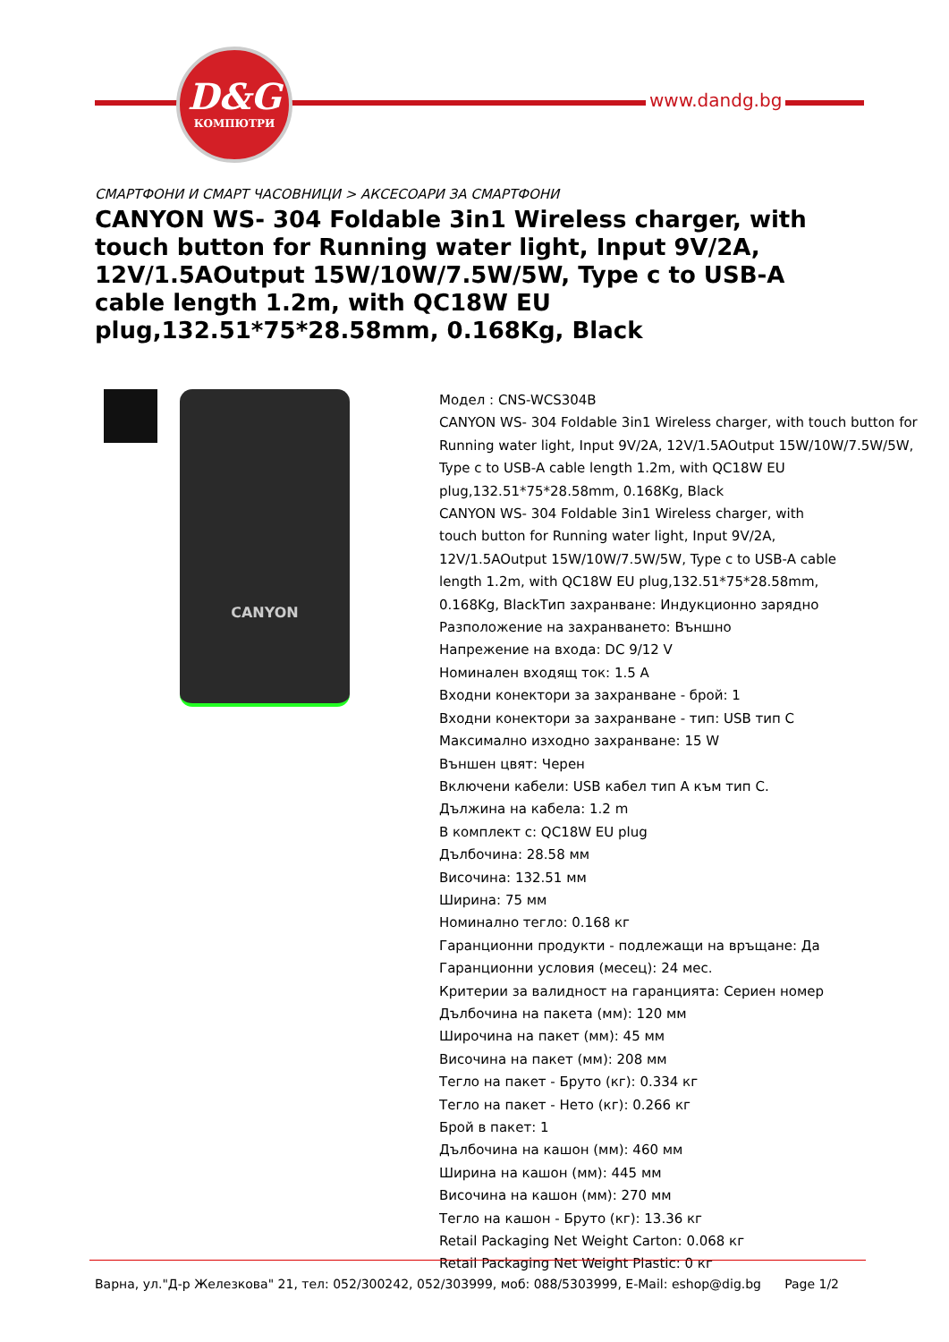D&G
КОМПЮТРИ
www.dandg.bg
СМАРТФОНИ И СМАРТ ЧАСОВНИЦИ > АКСЕСОАРИ ЗА СМАРТФОНИ
CANYON WS- 304 Foldable 3in1 Wireless charger, with touch button for Running water light, Input 9V/2A, 12V/1.5AOutput 15W/10W/7.5W/5W, Type c to USB-A cable length 1.2m, with QC18W EU plug,132.51*75*28.58mm, 0.168Kg, Black
CANYON
Модел : CNS-WCS304B
CANYON WS- 304 Foldable 3in1 Wireless charger, with touch button for Running water light, Input 9V/2A, 12V/1.5AOutput 15W/10W/7.5W/5W, Type c to USB-A cable length 1.2m, with QC18W EU plug,132.51*75*28.58mm, 0.168Kg, Black
CANYON WS- 304 Foldable 3in1 Wireless charger, with
touch button for Running water light, Input 9V/2A,
12V/1.5AOutput 15W/10W/7.5W/5W, Type c to USB-A cable
length 1.2m, with QC18W EU plug,132.51*75*28.58mm,
0.168Kg, BlackТип захранване: Индукционно зарядно
Разположение на захранването: Външно
Напрежение на входа: DC 9/12 V
Номинален входящ ток: 1.5 A
Входни конектори за захранване - брой: 1
Входни конектори за захранване - тип: USB тип C
Максимално изходно захранване: 15 W
Външен цвят: Черен
Включени кабели: USB кабел тип A към тип C.
Дължина на кабела: 1.2 m
В комплект с: QC18W EU plug
Дълбочина: 28.58 мм
Височина: 132.51 мм
Ширина: 75 мм
Номинално тегло: 0.168 кг
Гаранционни продукти - подлежащи на връщане: Да
Гаранционни условия (месец): 24 мес.
Критерии за валидност на гаранцията: Сериен номер
Дълбочина на пакета (мм): 120 мм
Широчина на пакет (мм): 45 мм
Височина на пакет (мм): 208 мм
Тегло на пакет - Бруто (кг): 0.334 кг
Тегло на пакет - Нето (кг): 0.266 кг
Брой в пакет: 1
Дълбочина на кашон (мм): 460 мм
Ширина на кашон (мм): 445 мм
Височина на кашон (мм): 270 мм
Тегло на кашон - Бруто (кг): 13.36 кг
Retail Packaging Net Weight Carton: 0.068 кг
Retail Packaging Net Weight Plastic: 0 кг
Варна, ул."Д-р Железкова" 21, тел: 052/300242, 052/303999, моб: 088/5303999, E-Mail: eshop@dig.bg Page 1/2